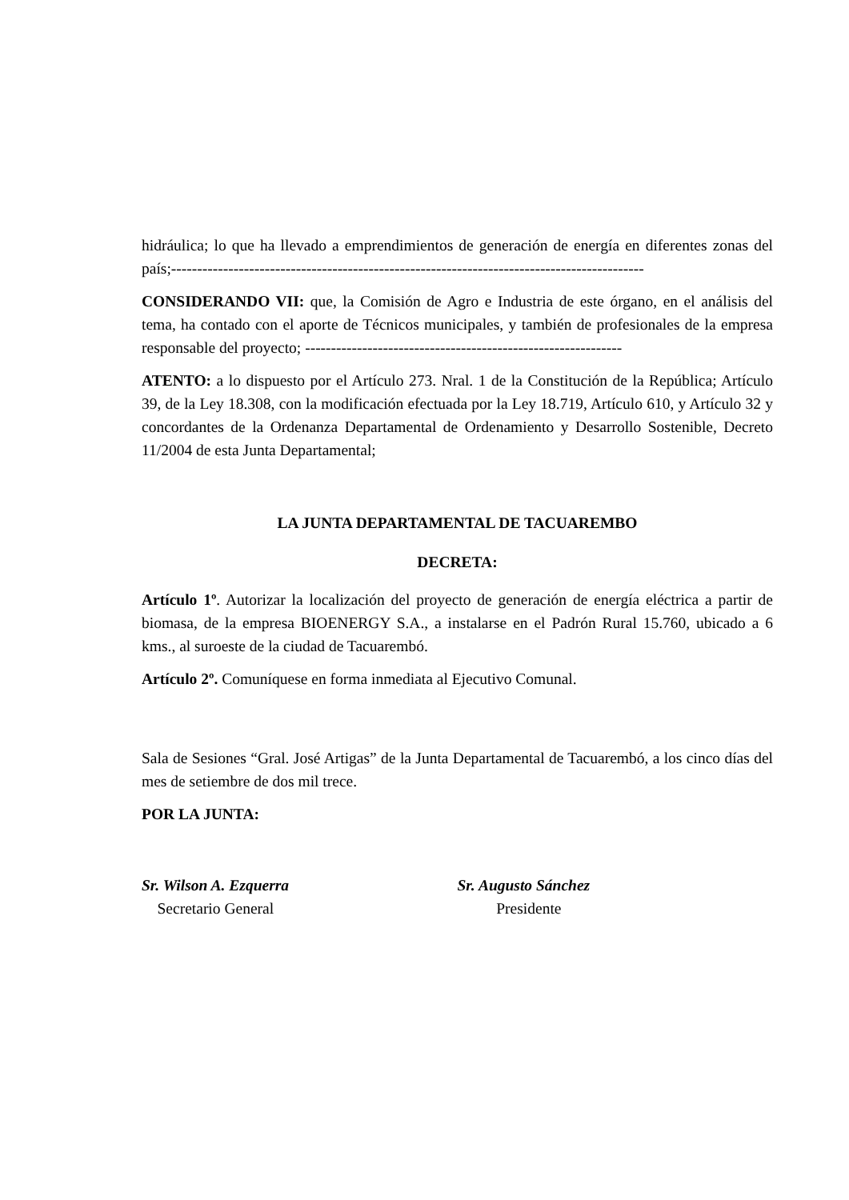hidráulica; lo que ha llevado a emprendimientos de generación de energía en diferentes zonas del país;-------------------------------------------------------------------------------------------
CONSIDERANDO VII: que, la Comisión de Agro e Industria de este órgano, en el análisis del tema, ha contado con el aporte de Técnicos municipales, y también de profesionales de la empresa responsable del proyecto; -------------------------------------------------------------
ATENTO: a lo dispuesto por el Artículo 273. Nral. 1 de la Constitución de la República; Artículo 39, de la Ley 18.308, con la modificación efectuada por la Ley 18.719, Artículo 610, y Artículo 32 y concordantes de la Ordenanza Departamental de Ordenamiento y Desarrollo Sostenible, Decreto 11/2004 de esta Junta Departamental;
LA JUNTA DEPARTAMENTAL DE TACUAREMBO
DECRETA:
Artículo 1º. Autorizar la localización del proyecto de generación de energía eléctrica a partir de biomasa, de la empresa BIOENERGY S.A., a instalarse en el Padrón Rural 15.760, ubicado a 6 kms., al suroeste de la ciudad de Tacuarembó.
Artículo 2º. Comuníquese en forma inmediata al Ejecutivo Comunal.
Sala de Sesiones “Gral. José Artigas” de la Junta Departamental de Tacuarembó, a los cinco días del mes de setiembre de dos mil trece.
POR LA JUNTA:
Sr. Wilson A. Ezquerra
Secretario General
Sr. Augusto Sánchez
Presidente